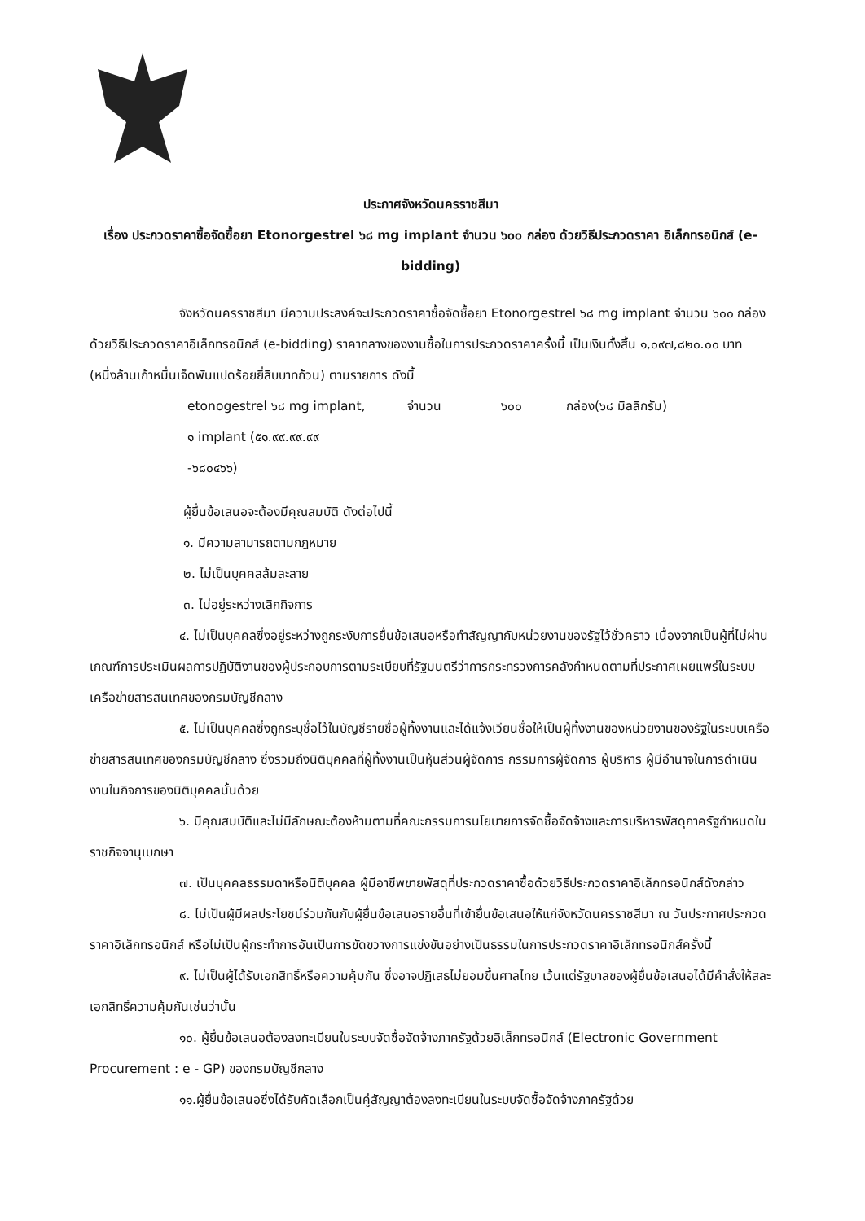ประกาศจังหวัดนครราชสีมา
เรื่อง ประกวดราคาซื้อจัดซื้อยา Etonorgestrel ๖๘ mg implant จำนวน ๖๐๐ กล่อง ด้วยวิธีประกวดราคา อิเล็กทรอนิกส์ (e-bidding)
จังหวัดนครราชสีมา มีความประสงค์จะประกวดราคาซื้อจัดซื้อยา Etonorgestrel ๖๘ mg implant จำนวน ๖๐๐ กล่อง ด้วยวิธีประกวดราคาอิเล็กทรอนิกส์ (e-bidding) ราคากลางของงานซื้อในการประกวดราคาครั้งนี้ เป็นเงินทั้งสิ้น ๑,๐๙๗,๘๒๐.๐๐ บาท (หนึ่งล้านเก้าหมื่นเจ็ดพันแปดร้อยยี่สิบบาทถ้วน) ตามรายการ ดังนี้
etonogestrel ๖๘ mg implant, ๑ implant (๕๑.๙๙.๙๙.๙๙ -๖๘๐๔๖๖)
จำนวน ๖๐๐ กล่อง(๖๘ มิลลิกรัม)
ผู้ยื่นข้อเสนอจะต้องมีคุณสมบัติ ดังต่อไปนี้
๑. มีความสามารถตามกฎหมาย
๒. ไม่เป็นบุคคลล้มละลาย
๓. ไม่อยู่ระหว่างเลิกกิจการ
๔. ไม่เป็นบุคคลซึ่งอยู่ระหว่างถูกระงับการยื่นข้อเสนอหรือทำสัญญากับหน่วยงานของรัฐไว้ชั่วคราว เนื่องจากเป็นผู้ที่ไม่ผ่านเกณฑ์การประเมินผลการปฏิบัติงานของผู้ประกอบการตามระเบียบที่รัฐมนตรีว่าการกระทรวงการคลังกำหนดตามที่ประกาศเผยแพร่ในระบบเครือข่ายสารสนเทศของกรมบัญชีกลาง
๕. ไม่เป็นบุคคลซึ่งถูกระบุชื่อไว้ในบัญชีรายชื่อผู้ทิ้งงานและได้แจ้งเวียนชื่อให้เป็นผู้ทิ้งงานของหน่วยงานของรัฐในระบบเครือข่ายสารสนเทศของกรมบัญชีกลาง ซึ่งรวมถึงนิติบุคคลที่ผู้ทิ้งงานเป็นหุ้นส่วนผู้จัดการ กรรมการผู้จัดการ ผู้บริหาร ผู้มีอำนาจในการดำเนินงานในกิจการของนิติบุคคลนั้นด้วย
๖. มีคุณสมบัติและไม่มีลักษณะต้องห้ามตามที่คณะกรรมการนโยบายการจัดซื้อจัดจ้างและการบริหารพัสดุภาครัฐกำหนดในราชกิจจานุเบกษา
๗. เป็นบุคคลธรรมดาหรือนิติบุคคล ผู้มีอาชีพขายพัสดุที่ประกวดราคาซื้อด้วยวิธีประกวดราคาอิเล็กทรอนิกส์ดังกล่าว
๘. ไม่เป็นผู้มีผลประโยชน์ร่วมกันกับผู้ยื่นข้อเสนอรายอื่นที่เข้ายื่นข้อเสนอให้แก่จังหวัดนครราชสีมา ณ วันประกาศประกวดราคาอิเล็กทรอนิกส์ หรือไม่เป็นผู้กระทำการอันเป็นการขัดขวางการแข่งขันอย่างเป็นธรรมในการประกวดราคาอิเล็กทรอนิกส์ครั้งนี้
๙. ไม่เป็นผู้ได้รับเอกสิทธิ์หรือความคุ้มกัน ซึ่งอาจปฏิเสธไม่ยอมขึ้นศาลไทย เว้นแต่รัฐบาลของผู้ยื่นข้อเสนอได้มีคำสั่งให้สละเอกสิทธิ์ความคุ้มกันเช่นว่านั้น
๑๐. ผู้ยื่นข้อเสนอต้องลงทะเบียนในระบบจัดซื้อจัดจ้างภาครัฐด้วยอิเล็กทรอนิกส์ (Electronic Government Procurement : e - GP) ของกรมบัญชีกลาง
๑๑.ผู้ยื่นข้อเสนอซึ่งได้รับคัดเลือกเป็นคู่สัญญาต้องลงทะเบียนในระบบจัดซื้อจัดจ้างภาครัฐด้วย